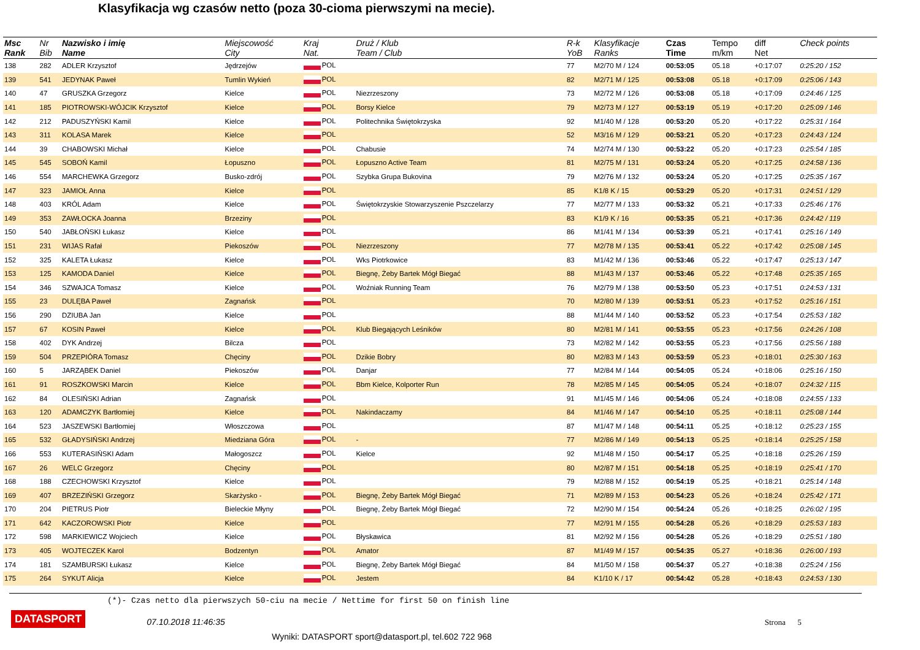Klasyfikacja wg czasów netto (poza 30-cioma pierwszymi na mecie).
| Msc Rank | Nr Bib | Nazwisko i imię Name | Miejscowość City | Kraj Nat. | Druż / Klub Team / Club | R-k YoB | Klasyfikacje Ranks | Czas Time | Tempo m/km | diff Net | Check points |
| --- | --- | --- | --- | --- | --- | --- | --- | --- | --- | --- | --- |
| 138 | 282 | ADLER Krzysztof | Jędrzejów | POL | | 77 | M2/70 M / 124 | 00:53:05 | 05.18 | +0:17:07 | 0:25:20 / 152 |
| 139 | 541 | JEDYNAK Paweł | Tumlin Wykień | POL | | 82 | M2/71 M / 125 | 00:53:08 | 05.18 | +0:17:09 | 0:25:06 / 143 |
| 140 | 47 | GRUSZKA Grzegorz | Kielce | POL | Niezrzeszony | 73 | M2/72 M / 126 | 00:53:08 | 05.18 | +0:17:09 | 0:24:46 / 125 |
| 141 | 185 | PIOTROWSKI-WÓJCIK Krzysztof | Kielce | POL | Borsy Kielce | 79 | M2/73 M / 127 | 00:53:19 | 05.19 | +0:17:20 | 0:25:09 / 146 |
| 142 | 212 | PADUSZYŃSKI Kamil | Kielce | POL | Politechnika Świętokrzyska | 92 | M1/40 M / 128 | 00:53:20 | 05.20 | +0:17:22 | 0:25:31 / 164 |
| 143 | 311 | KOLASA Marek | Kielce | POL | | 52 | M3/16 M / 129 | 00:53:21 | 05.20 | +0:17:23 | 0:24:43 / 124 |
| 144 | 39 | CHABOWSKI Michał | Kielce | POL | Chabusie | 74 | M2/74 M / 130 | 00:53:22 | 05.20 | +0:17:23 | 0:25:54 / 185 |
| 145 | 545 | SOBOŃ Kamil | Łopuszno | POL | Łopuszno Active Team | 81 | M2/75 M / 131 | 00:53:24 | 05.20 | +0:17:25 | 0:24:58 / 136 |
| 146 | 554 | MARCHEWKA Grzegorz | Busko-zdrój | POL | Szybka Grupa Bukovina | 79 | M2/76 M / 132 | 00:53:24 | 05.20 | +0:17:25 | 0:25:35 / 167 |
| 147 | 323 | JAMIOŁ Anna | Kielce | POL | | 85 | K1/8 K / 15 | 00:53:29 | 05.20 | +0:17:31 | 0:24:51 / 129 |
| 148 | 403 | KRÓL Adam | Kielce | POL | Świętokrzyskie Stowarzyszenie Pszczelarzy | 77 | M2/77 M / 133 | 00:53:32 | 05.21 | +0:17:33 | 0:25:46 / 176 |
| 149 | 353 | ZAWŁOCKA Joanna | Brzeziny | POL | | 83 | K1/9 K / 16 | 00:53:35 | 05.21 | +0:17:36 | 0:24:42 / 119 |
| 150 | 540 | JABŁOŃSKI Łukasz | Kielce | POL | | 86 | M1/41 M / 134 | 00:53:39 | 05.21 | +0:17:41 | 0:25:16 / 149 |
| 151 | 231 | WIJAS Rafał | Piekoszów | POL | Niezrzeszony | 77 | M2/78 M / 135 | 00:53:41 | 05.22 | +0:17:42 | 0:25:08 / 145 |
| 152 | 325 | KALETA Łukasz | Kielce | POL | Wks Piotrkowice | 83 | M1/42 M / 136 | 00:53:46 | 05.22 | +0:17:47 | 0:25:13 / 147 |
| 153 | 125 | KAMODA Daniel | Kielce | POL | Biegnę, Żeby Bartek Mógł Biegać | 88 | M1/43 M / 137 | 00:53:46 | 05.22 | +0:17:48 | 0:25:35 / 165 |
| 154 | 346 | SZWAJCA Tomasz | Kielce | POL | Woźniak Running Team | 76 | M2/79 M / 138 | 00:53:50 | 05.23 | +0:17:51 | 0:24:53 / 131 |
| 155 | 23 | DULĘBA Paweł | Zagnańsk | POL | | 70 | M2/80 M / 139 | 00:53:51 | 05.23 | +0:17:52 | 0:25:16 / 151 |
| 156 | 290 | DZIUBA Jan | Kielce | POL | | 88 | M1/44 M / 140 | 00:53:52 | 05.23 | +0:17:54 | 0:25:53 / 182 |
| 157 | 67 | KOSIN Paweł | Kielce | POL | Klub Biegających Leśników | 80 | M2/81 M / 141 | 00:53:55 | 05.23 | +0:17:56 | 0:24:26 / 108 |
| 158 | 402 | DYK Andrzej | Bilcza | POL | | 73 | M2/82 M / 142 | 00:53:55 | 05.23 | +0:17:56 | 0:25:56 / 188 |
| 159 | 504 | PRZEPIÓRA Tomasz | Chęciny | POL | Dzikie Bobry | 80 | M2/83 M / 143 | 00:53:59 | 05.23 | +0:18:01 | 0:25:30 / 163 |
| 160 | 5 | JARZĄBEK Daniel | Piekoszów | POL | Danjar | 77 | M2/84 M / 144 | 00:54:05 | 05.24 | +0:18:06 | 0:25:16 / 150 |
| 161 | 91 | ROSZKOWSKI Marcin | Kielce | POL | Bbm Kielce, Kolporter Run | 78 | M2/85 M / 145 | 00:54:05 | 05.24 | +0:18:07 | 0:24:32 / 115 |
| 162 | 84 | OLESIŃSKI Adrian | Zagnańsk | POL | | 91 | M1/45 M / 146 | 00:54:06 | 05.24 | +0:18:08 | 0:24:55 / 133 |
| 163 | 120 | ADAMCZYK Bartłomiej | Kielce | POL | Nakindaczamy | 84 | M1/46 M / 147 | 00:54:10 | 05.25 | +0:18:11 | 0:25:08 / 144 |
| 164 | 523 | JASZEWSKI Bartłomiej | Włoszczowa | POL | | 87 | M1/47 M / 148 | 00:54:11 | 05.25 | +0:18:12 | 0:25:23 / 155 |
| 165 | 532 | GŁADYSIŃSKI Andrzej | Miedziana Góra | POL | - | 77 | M2/86 M / 149 | 00:54:13 | 05.25 | +0:18:14 | 0:25:25 / 158 |
| 166 | 553 | KUTERASIŃSKI Adam | Małogoszcz | POL | Kielce | 92 | M1/48 M / 150 | 00:54:17 | 05.25 | +0:18:18 | 0:25:26 / 159 |
| 167 | 26 | WELC Grzegorz | Chęciny | POL | | 80 | M2/87 M / 151 | 00:54:18 | 05.25 | +0:18:19 | 0:25:41 / 170 |
| 168 | 188 | CZECHOWSKI Krzysztof | Kielce | POL | | 79 | M2/88 M / 152 | 00:54:19 | 05.25 | +0:18:21 | 0:25:14 / 148 |
| 169 | 407 | BRZEZIŃSKI Grzegorz | Skarżysko - | POL | Biegnę, Żeby Bartek Mógł Biegać | 71 | M2/89 M / 153 | 00:54:23 | 05.26 | +0:18:24 | 0:25:42 / 171 |
| 170 | 204 | PIETRUS Piotr | Bieleckie Młyny | POL | Biegnę, Żeby Bartek Mógł Biegać | 72 | M2/90 M / 154 | 00:54:24 | 05.26 | +0:18:25 | 0:26:02 / 195 |
| 171 | 642 | KACZOROWSKI Piotr | Kielce | POL | | 77 | M2/91 M / 155 | 00:54:28 | 05.26 | +0:18:29 | 0:25:53 / 183 |
| 172 | 598 | MARKIEWICZ Wojciech | Kielce | POL | Błyskawica | 81 | M2/92 M / 156 | 00:54:28 | 05.26 | +0:18:29 | 0:25:51 / 180 |
| 173 | 405 | WOJTECZEK Karol | Bodzentyn | POL | Amator | 87 | M1/49 M / 157 | 00:54:35 | 05.27 | +0:18:36 | 0:26:00 / 193 |
| 174 | 181 | SZAMBURSKI Łukasz | Kielce | POL | Biegnę, Żeby Bartek Mógł Biegać | 84 | M1/50 M / 158 | 00:54:37 | 05.27 | +0:18:38 | 0:25:24 / 156 |
| 175 | 264 | SYKUT Alicja | Kielce | POL | Jestem | 84 | K1/10 K / 17 | 00:54:42 | 05.28 | +0:18:43 | 0:24:53 / 130 |
(*)- Czas netto dla pierwszych 50-ciu na mecie / Nettime for first 50 on finish line
DATASPORT 07.10.2018 11:46:35 Strona 5
Wyniki: DATASPORT sport@datasport.pl, tel.602 722 968